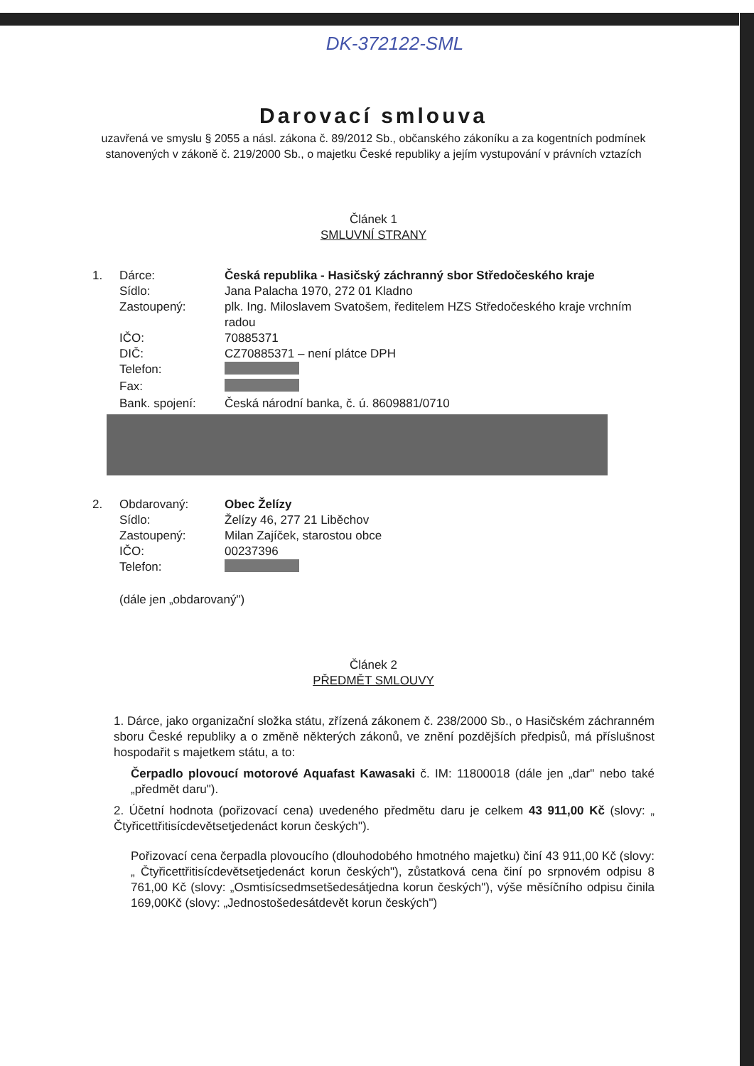DK-372122-SML
Darovací smlouva
uzavřená ve smyslu § 2055 a násl. zákona č. 89/2012 Sb., občanského zákoníku a za kogentních podmínek stanovených v zákoně č. 219/2000 Sb., o majetku České republiky a jejím vystupování v právních vztazích
Článek 1
SMLUVNÍ STRANY
| 1. | Dárce: | Česká republika - Hasičský záchranný sbor Středočeského kraje |
| | Sídlo: | Jana Palacha 1970, 272 01 Kladno |
| | Zastoupený: | plk. Ing. Miloslavem Svatošem, ředitelem HZS Středočeského kraje vrchním radou |
| | IČO: | 70885371 |
| | DIČ: | CZ70885371 – není plátce DPH |
| | Telefon: | |
| | Fax: | |
| | Bank. spojení: | Česká národní banka, č. ú. 8609881/0710 |
| 2. | Obdarovaný: | Obec Želízy |
| | Sídlo: | Želízy 46, 277 21 Liběchov |
| | Zastoupený: | Milan Zajíček, starostou obce |
| | IČO: | 00237396 |
| | Telefon: | |
| | (dále jen „obdarovaný") | |
Článek 2
PŘEDMĚT SMLOUVY
1. Dárce, jako organizační složka státu, zřízená zákonem č. 238/2000 Sb., o Hasičském záchranném sboru České republiky a o změně některých zákonů, ve znění pozdějších předpisů, má příslušnost hospodařit s majetkem státu, a to:
Čerpadlo plovoucí motorové Aquafast Kawasaki č. IM: 11800018 (dále jen „dar" nebo také „předmět daru").
2. Účetní hodnota (pořizovací cena) uvedeného předmětu daru je celkem 43 911,00 Kč (slovy: „ Čtyřicettřitisícdevětsetjedenáct korun českých").
Pořizovací cena čerpadla plovoucího (dlouhodobého hmotného majetku) činí 43 911,00 Kč (slovy: „ Čtyřicettřitisícdevětsetjedenáct korun českých"), zůstatková cena činí po srpnovém odpisu 8 761,00 Kč (slovy: „Osmtisícsedmsetšedesátjedna korun českých"), výše měsíčního odpisu činila 169,00Kč (slovy: „Jednostošedesátdevět korun českých")